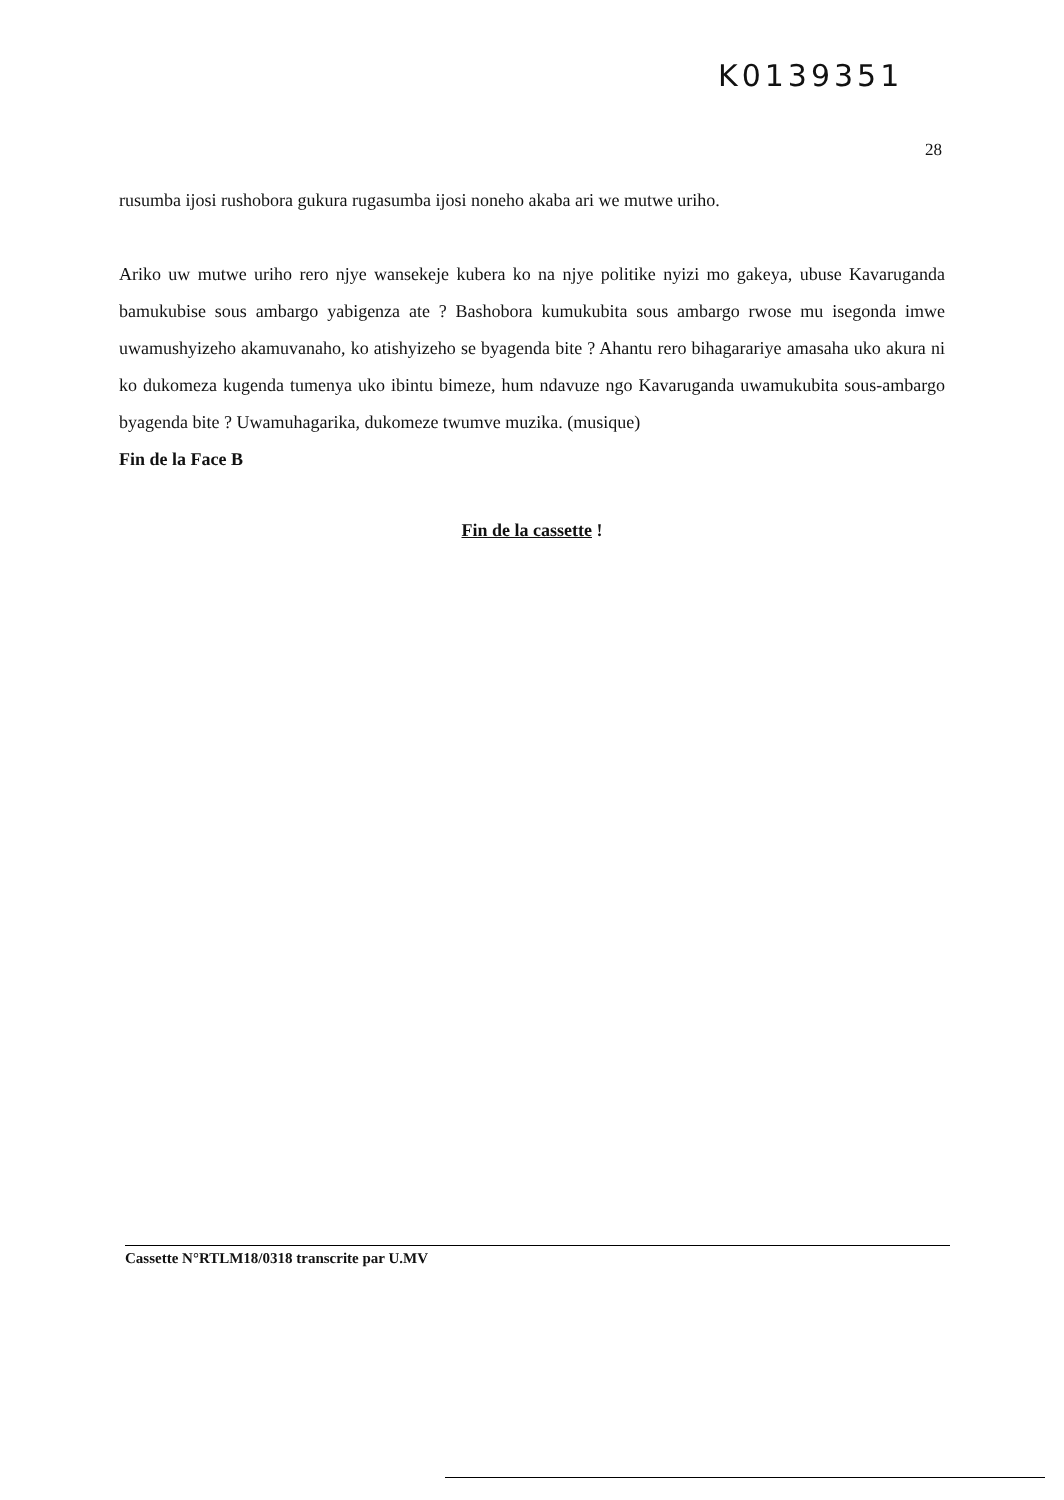K0139351
28
rusumba ijosi rushobora gukura rugasumba ijosi noneho akaba ari we mutwe uriho.
Ariko uw mutwe uriho rero njye wansekeje kubera ko na njye politike nyizi mo gakeya, ubuse Kavaruganda bamukubise sous ambargo yabigenza ate ? Bashobora kumukubita sous ambargo rwose mu isegonda imwe uwamushyizeho akamuvanaho, ko atishyizeho se byagenda bite ? Ahantu rero bihagarariye amasaha uko akura ni ko dukomeza kugenda tumenya uko ibintu bimeze, hum ndavuze ngo Kavaruganda uwamukubita sous-ambargo byagenda bite ? Uwamuhagarika, dukomeze twumve muzika. (musique)
Fin de la Face B
Fin de la cassette !
Cassette N°RTLM18/0318 transcrite par U.MV